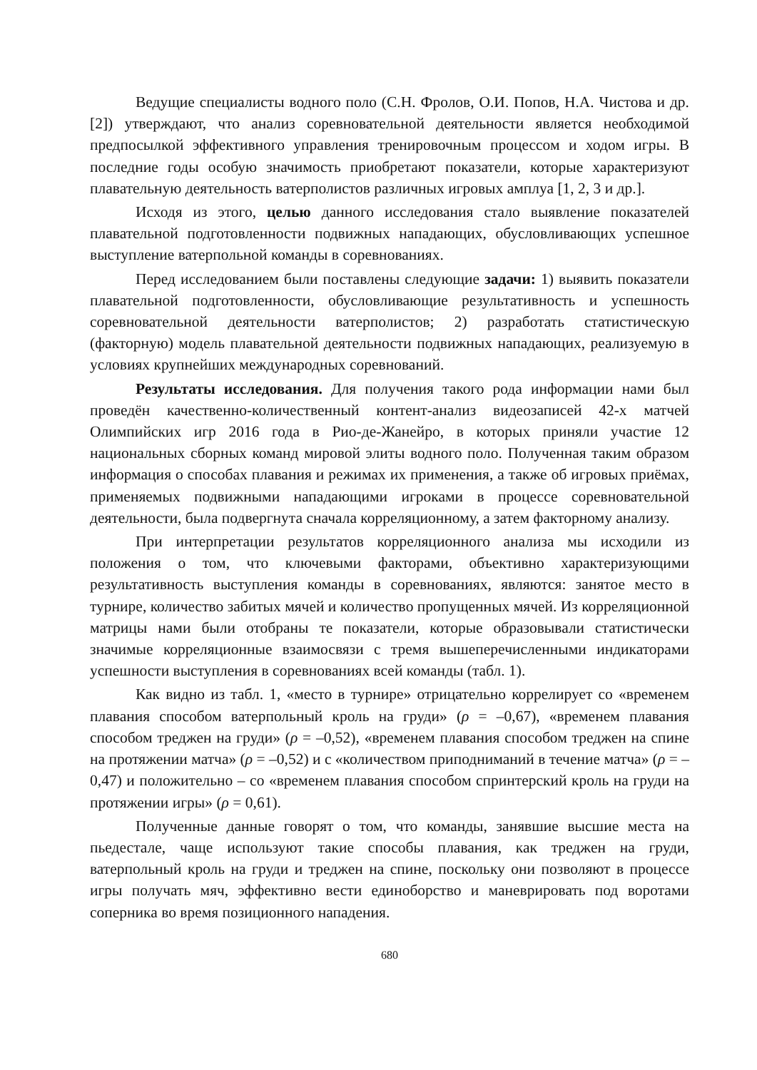Ведущие специалисты водного поло (С.Н. Фролов, О.И. Попов, Н.А. Чистова и др. [2]) утверждают, что анализ соревновательной деятельности является необходимой предпосылкой эффективного управления тренировочным процессом и ходом игры. В последние годы особую значимость приобретают показатели, которые характеризуют плавательную деятельность ватерполистов различных игровых амплуа [1, 2, 3 и др.].
Исходя из этого, целью данного исследования стало выявление показателей плавательной подготовленности подвижных нападающих, обусловливающих успешное выступление ватерпольной команды в соревнованиях.
Перед исследованием были поставлены следующие задачи: 1) выявить показатели плавательной подготовленности, обусловливающие результативность и успешность соревновательной деятельности ватерполистов; 2) разработать статистическую (факторную) модель плавательной деятельности подвижных нападающих, реализуемую в условиях крупнейших международных соревнований.
Результаты исследования. Для получения такого рода информации нами был проведён качественно-количественный контент-анализ видеозаписей 42-х матчей Олимпийских игр 2016 года в Рио-де-Жанейро, в которых приняли участие 12 национальных сборных команд мировой элиты водного поло. Полученная таким образом информация о способах плавания и режимах их применения, а также об игровых приёмах, применяемых подвижными нападающими игроками в процессе соревновательной деятельности, была подвергнута сначала корреляционному, а затем факторному анализу.
При интерпретации результатов корреляционного анализа мы исходили из положения о том, что ключевыми факторами, объективно характеризующими результативность выступления команды в соревнованиях, являются: занятое место в турнире, количество забитых мячей и количество пропущенных мячей. Из корреляционной матрицы нами были отобраны те показатели, которые образовывали статистически значимые корреляционные взаимосвязи с тремя вышеперечисленными индикаторами успешности выступления в соревнованиях всей команды (табл. 1).
Как видно из табл. 1, «место в турнире» отрицательно коррелирует со «временем плавания способом ватерпольный кроль на груди» (ρ = –0,67), «временем плавания способом треджен на груди» (ρ = –0,52), «временем плавания способом треджен на спине на протяжении матча» (ρ = –0,52) и с «количеством приподниманий в течение матча» (ρ = –0,47) и положительно – со «временем плавания способом спринтерский кроль на груди на протяжении игры» (ρ = 0,61).
Полученные данные говорят о том, что команды, занявшие высшие места на пьедестале, чаще используют такие способы плавания, как треджен на груди, ватерпольный кроль на груди и треджен на спине, поскольку они позволяют в процессе игры получать мяч, эффективно вести единоборство и маневрировать под воротами соперника во время позиционного нападения.
680